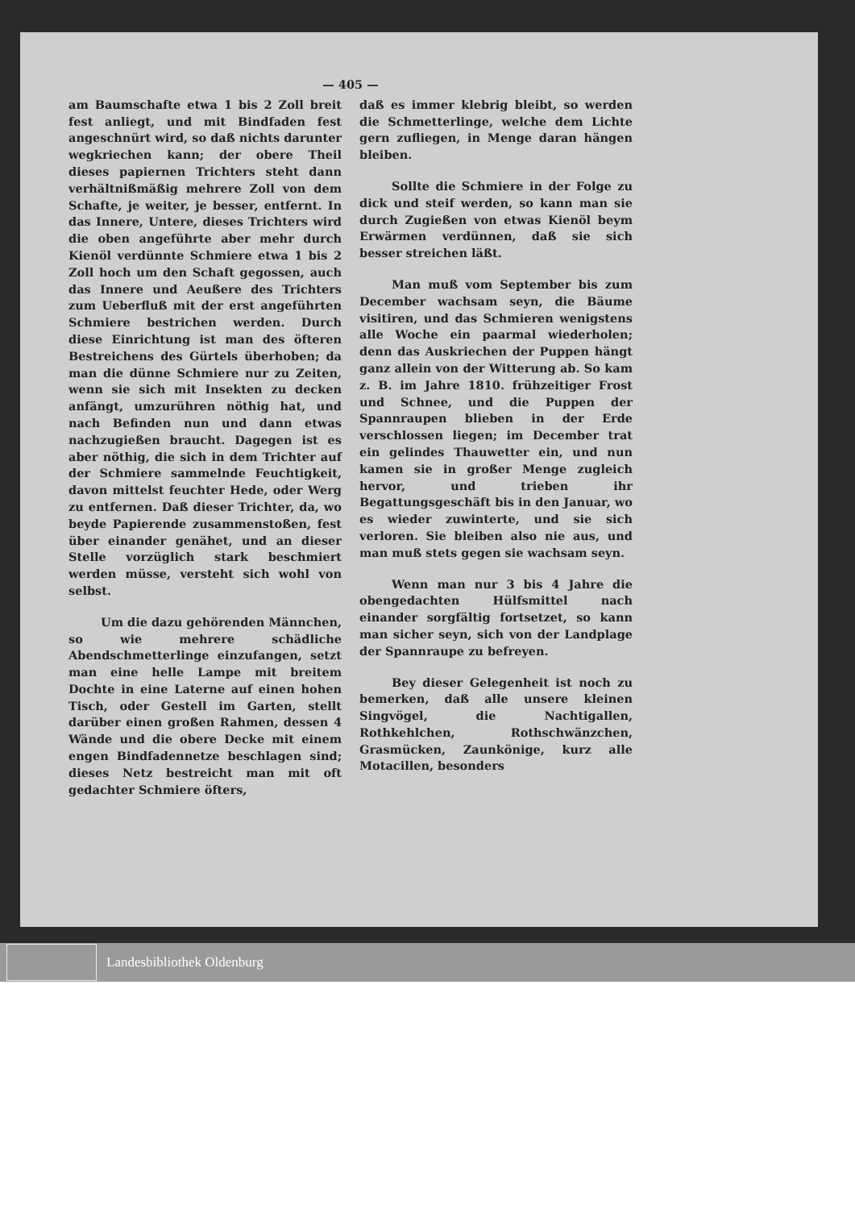— 405 —
am Baumschafte etwa 1 bis 2 Zoll breit fest anliegt, und mit Bindfaden fest angeschnürt wird, so daß nichts darunter wegkriechen kann; der obere Theil dieses papiernen Trichters steht dann verhältnißmäßig mehrere Zoll von dem Schafte, je weiter, je besser, entfernt. In das Innere, Untere, dieses Trichters wird die oben angeführte aber mehr durch Kienöl verdünnte Schmiere etwa 1 bis 2 Zoll hoch um den Schaft gegossen, auch das Innere und Aeußere des Trichters zum Ueberfluß mit der erst angeführten Schmiere bestrichen werden. Durch diese Einrichtung ist man des öfteren Bestreichens des Gürtels überhoben; da man die dünne Schmiere nur zu Zeiten, wenn sie sich mit Insekten zu decken anfängt, umzurühren nöthig hat, und nach Befinden nun und dann etwas nachzugießen braucht. Dagegen ist es aber nöthig, die sich in dem Trichter auf der Schmiere sammelnde Feuchtigkeit, davon mittelst feuchter Hede, oder Werg zu entfernen. Daß dieser Trichter, da, wo beyde Papierende zusammenstoßen, fest über einander genähet, und an dieser Stelle vorzüglich stark beschmiert werden müsse, versteht sich wohl von selbst.
Um die dazu gehörenden Männchen, so wie mehrere schädliche Abendschmetterlinge einzufangen, setzt man eine helle Lampe mit breitem Dochte in eine Laterne auf einen hohen Tisch, oder Gestell im Garten, stellt darüber einen großen Rahmen, dessen 4 Wände und die obere Decke mit einem engen Bindfadennetze beschlagen sind; dieses Netz bestreicht man mit oft gedachter Schmiere öfters,
daß es immer klebrig bleibt, so werden die Schmetterlinge, welche dem Lichte gern zufliegen, in Menge daran hängen bleiben.
Sollte die Schmiere in der Folge zu dick und steif werden, so kann man sie durch Zugießen von etwas Kienöl beym Erwärmen verdünnen, daß sie sich besser streichen läßt.
Man muß vom September bis zum December wachsam seyn, die Bäume visitiren, und das Schmieren wenigstens alle Woche ein paarmal wiederholen; denn das Auskriechen der Puppen hängt ganz allein von der Witterung ab. So kam z. B. im Jahre 1810. frühzeitiger Frost und Schnee, und die Puppen der Spannraupen blieben in der Erde verschlossen liegen; im December trat ein gelindes Thauwetter ein, und nun kamen sie in großer Menge zugleich hervor, und trieben ihr Begattungsgeschäft bis in den Januar, wo es wieder zuwinterte, und sie sich verloren. Sie bleiben also nie aus, und man muß stets gegen sie wachsam seyn.
Wenn man nur 3 bis 4 Jahre die obengedachten Hülfsmittel nach einander sorgfältig fortsetzet, so kann man sicher seyn, sich von der Landplage der Spannraupe zu befreyen.
Bey dieser Gelegenheit ist noch zu bemerken, daß alle unsere kleinen Singvögel, die Nachtigallen, Rothkehlchen, Rothschwänzchen, Grasmücken, Zaunkönige, kurz alle Motacillen, besonders
Landesbibliothek Oldenburg